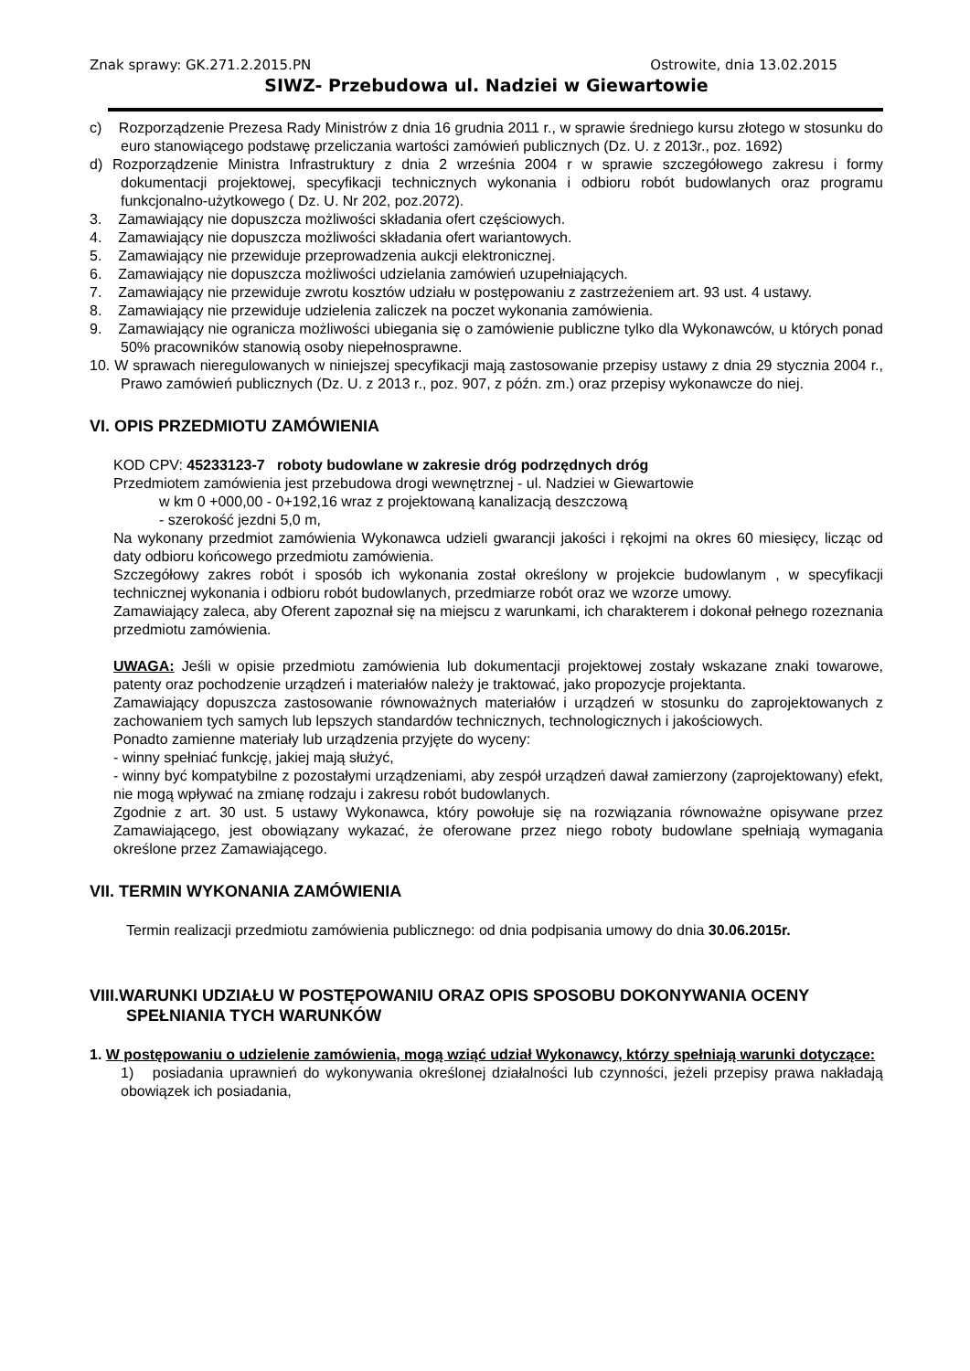Znak sprawy: GK.271.2.2015.PN Ostrowite, dnia 13.02.2015
SIWZ- Przebudowa ul. Nadziei w Giewartowie
c) Rozporządzenie Prezesa Rady Ministrów z dnia 16 grudnia 2011 r., w sprawie średniego kursu złotego w stosunku do euro stanowiącego podstawę przeliczania wartości zamówień publicznych (Dz. U. z 2013r., poz. 1692)
d) Rozporządzenie Ministra Infrastruktury z dnia 2 września 2004 r w sprawie szczegółowego zakresu i formy dokumentacji projektowej, specyfikacji technicznych wykonania i odbioru robót budowlanych oraz programu funkcjonalno-użytkowego ( Dz. U. Nr 202, poz.2072).
3. Zamawiający nie dopuszcza możliwości składania ofert częściowych.
4. Zamawiający nie dopuszcza możliwości składania ofert wariantowych.
5. Zamawiający nie przewiduje przeprowadzenia aukcji elektronicznej.
6. Zamawiający nie dopuszcza możliwości udzielania zamówień uzupełniających.
7. Zamawiający nie przewiduje zwrotu kosztów udziału w postępowaniu z zastrzeżeniem art. 93 ust. 4 ustawy.
8. Zamawiający nie przewiduje udzielenia zaliczek na poczet wykonania zamówienia.
9. Zamawiający nie ogranicza możliwości ubiegania się o zamówienie publiczne tylko dla Wykonawców, u których ponad 50% pracowników stanowią osoby niepełnosprawne.
10. W sprawach nieregulowanych w niniejszej specyfikacji mają zastosowanie przepisy ustawy z dnia 29 stycznia 2004 r., Prawo zamówień publicznych (Dz. U. z 2013 r., poz. 907, z późn. zm.) oraz przepisy wykonawcze do niej.
VI. OPIS PRZEDMIOTU ZAMÓWIENIA
KOD CPV: 45233123-7 roboty budowlane w zakresie dróg podrzędnych dróg
Przedmiotem zamówienia jest przebudowa drogi wewnętrznej - ul. Nadziei w Giewartowie
w km 0 +000,00 - 0+192,16 wraz z projektowaną kanalizacją deszczową
- szerokość jezdni 5,0 m,
Na wykonany przedmiot zamówienia Wykonawca udzieli gwarancji jakości i rękojmi na okres 60 miesięcy, licząc od daty odbioru końcowego przedmiotu zamówienia.
Szczegółowy zakres robót i sposób ich wykonania został określony w projekcie budowlanym , w specyfikacji technicznej wykonania i odbioru robót budowlanych, przedmiarze robót oraz we wzorze umowy.
Zamawiający zaleca, aby Oferent zapoznał się na miejscu z warunkami, ich charakterem i dokonał pełnego rozeznania przedmiotu zamówienia.
UWAGA: Jeśli w opisie przedmiotu zamówienia lub dokumentacji projektowej zostały wskazane znaki towarowe, patenty oraz pochodzenie urządzeń i materiałów należy je traktować, jako propozycje projektanta.
Zamawiający dopuszcza zastosowanie równoważnych materiałów i urządzeń w stosunku do zaprojektowanych z zachowaniem tych samych lub lepszych standardów technicznych, technologicznych i jakościowych.
Ponadto zamienne materiały lub urządzenia przyjęte do wyceny:
- winny spełniać funkcję, jakiej mają służyć,
- winny być kompatybilne z pozostałymi urządzeniami, aby zespół urządzeń dawał zamierzony (zaprojektowany) efekt, nie mogą wpływać na zmianę rodzaju i zakresu robót budowlanych.
Zgodnie z art. 30 ust. 5 ustawy Wykonawca, który powołuje się na rozwiązania równoważne opisywane przez Zamawiającego, jest obowiązany wykazać, że oferowane przez niego roboty budowlane spełniają wymagania określone przez Zamawiającego.
VII. TERMIN WYKONANIA ZAMÓWIENIA
Termin realizacji przedmiotu zamówienia publicznego: od dnia podpisania umowy do dnia 30.06.2015r.
VIII.WARUNKI UDZIAŁU W POSTĘPOWANIU ORAZ OPIS SPOSOBU DOKONYWANIA OCENY SPEŁNIANIA TYCH WARUNKÓW
1. W postępowaniu o udzielenie zamówienia, mogą wziąć udział Wykonawcy, którzy spełniają warunki dotyczące:
1) posiadania uprawnień do wykonywania określonej działalności lub czynności, jeżeli przepisy prawa nakładają obowiązek ich posiadania,